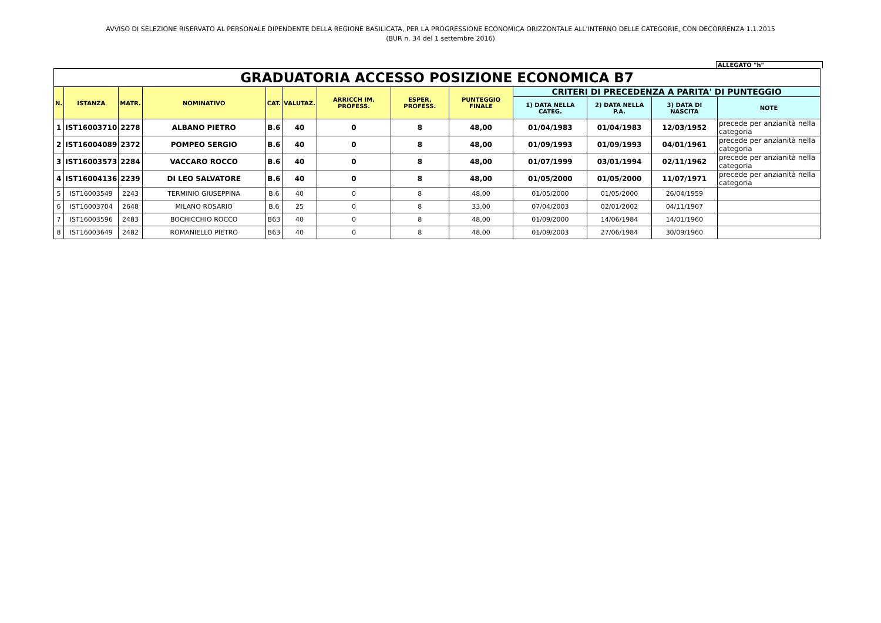AVVISO DI SELEZIONE RISERVATO AL PERSONALE DIPENDENTE DELLA REGIONE BASILICATA, PER LA PROGRESSIONE ECONOMICA ORIZZONTALE ALL'INTERNO DELLE CATEGORIE, CON DECORRENZA 1.1.2015
(BUR n. 34 del 1 settembre 2016)
ALLEGATO "h"
| GRADUATORIA ACCESSO POSIZIONE ECONOMICA B7 | | | | | | | | | | | | |
| N. | ISTANZA | MATR. | NOMINATIVO | CAT. | VALUTAZ. | ARRICCH IM. PROFESS. | ESPER. PROFESS. | PUNTEGGIO FINALE | CRITERI DI PRECEDENZA A PARITA' DI PUNTEGGIO | | | |
| | | | | | | | | | 1) DATA NELLA CATEG. | 2) DATA NELLA P.A. | 3) DATA DI NASCITA | NOTE |
| 1 | IST16003710 | 2278 | ALBANO PIETRO | B.6 | 40 | 0 | 8 | 48,00 | 01/04/1983 | 01/04/1983 | 12/03/1952 | precede per anzianità nella categoria |
| 2 | IST16004089 | 2372 | POMPEO SERGIO | B.6 | 40 | 0 | 8 | 48,00 | 01/09/1993 | 01/09/1993 | 04/01/1961 | precede per anzianità nella categoria |
| 3 | IST16003573 | 2284 | VACCARO ROCCO | B.6 | 40 | 0 | 8 | 48,00 | 01/07/1999 | 03/01/1994 | 02/11/1962 | precede per anzianità nella categoria |
| 4 | IST16004136 | 2239 | DI LEO SALVATORE | B.6 | 40 | 0 | 8 | 48,00 | 01/05/2000 | 01/05/2000 | 11/07/1971 | precede per anzianità nella categoria |
| 5 | IST16003549 | 2243 | TERMINIO GIUSEPPINA | B.6 | 40 | 0 | 8 | 48,00 | 01/05/2000 | 01/05/2000 | 26/04/1959 | |
| 6 | IST16003704 | 2648 | MILANO ROSARIO | B.6 | 25 | 0 | 8 | 33,00 | 07/04/2003 | 02/01/2002 | 04/11/1967 | |
| 7 | IST16003596 | 2483 | BOCHICCHIO ROCCO | B63 | 40 | 0 | 8 | 48,00 | 01/09/2000 | 14/06/1984 | 14/01/1960 | |
| 8 | IST16003649 | 2482 | ROMANIELLO PIETRO | B63 | 40 | 0 | 8 | 48,00 | 01/09/2003 | 27/06/1984 | 30/09/1960 | |